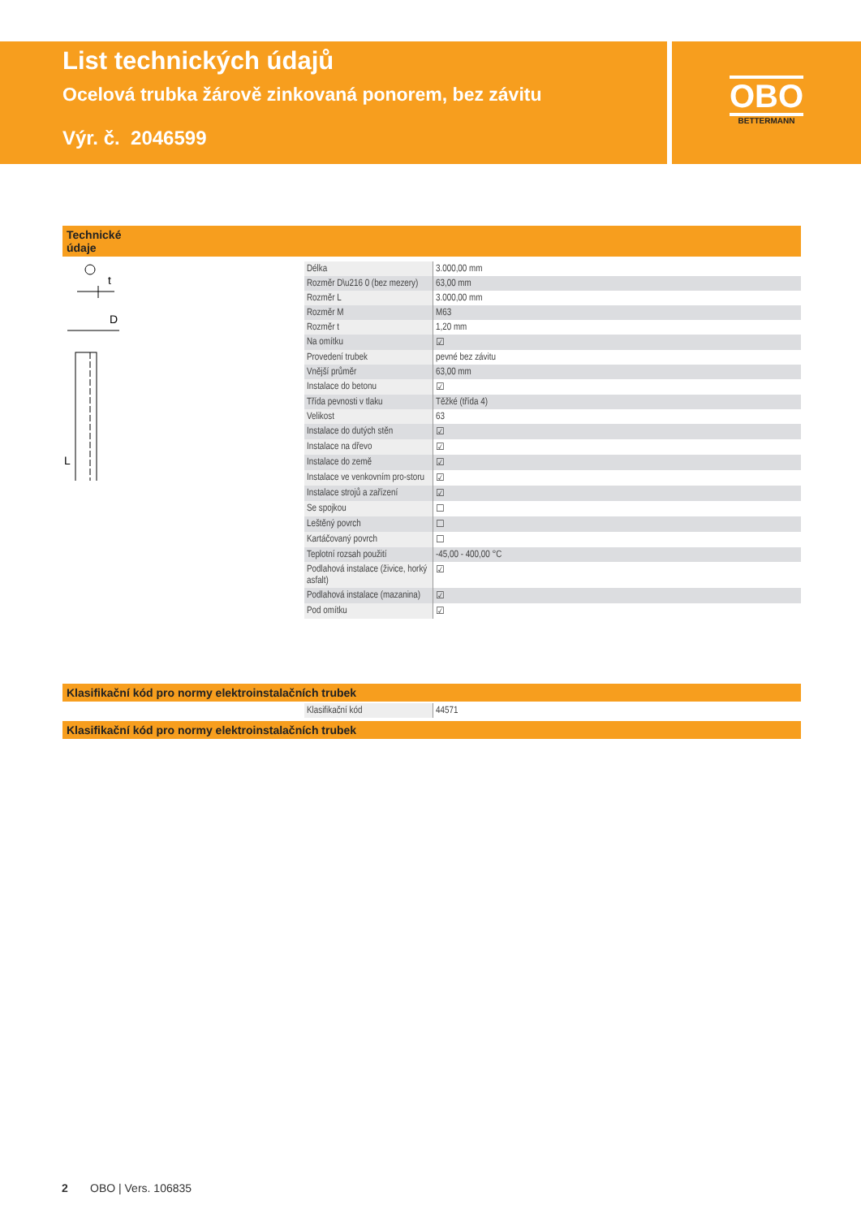List technických údajů
Ocelová trubka žárově zinkovaná ponorem, bez závitu
Výr. č. 2046599
OBO
BETTERMANN
Technické
údaje
t
D
L
| Délka | 3.000,00 mm |
| Rozměr D\u216 0 (bez mezery) | 63,00 mm |
| Rozměr L | 3.000,00 mm |
| Rozměr M | M63 |
| Rozměr t | 1,20 mm |
| Na omítku | ☑ |
| Provedení trubek | pevné bez závitu |
| Vnější průměr | 63,00 mm |
| Instalace do betonu | ☑ |
| Třída pevnosti v tlaku | Těžké (třída 4) |
| Velikost | 63 |
| Instalace do dutých stěn | ☑ |
| Instalace na dřevo | ☑ |
| Instalace do země | ☑ |
| Instalace ve venkovním pro-storu | ☑ |
| Instalace strojů a zařízení | ☑ |
| Se spojkou | ☐ |
| Leštěný povrch | ☐ |
| Kartáčovaný povrch | ☐ |
| Teplotní rozsah použití | -45,00 - 400,00 °C |
| Podlahová instalace (živice, horký asfalt) | ☑ |
| Podlahová instalace (mazanina) | ☑ |
| Pod omítku | ☑ |
Klasifikační kód pro normy elektroinstalačních trubek
| Klasifikační kód | 44571 |
Klasifikační kód pro normy elektroinstalačních trubek
2 OBO | Vers. 106835